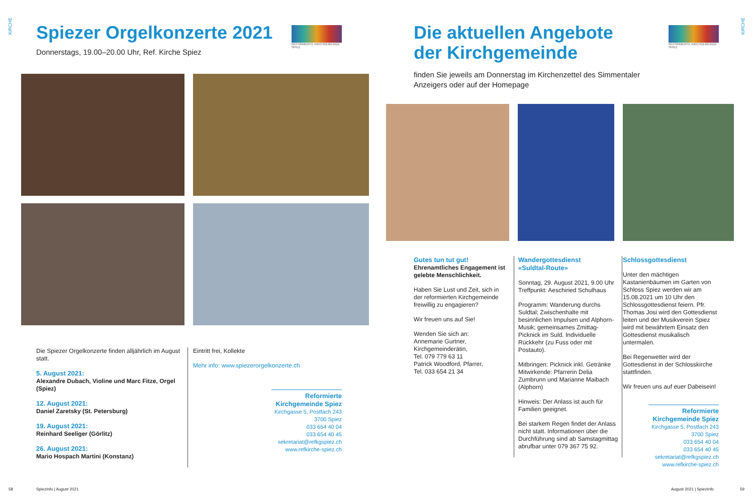KIRCHE
KIRCHE
Spiezer Orgelkonzerte 2021
Donnerstags, 19.00–20.00 Uhr, Ref. Kirche Spiez
REFORMIERTE KIRCHGEMEINDE SPIEZ
Die Spiezer Orgelkonzerte finden alljährlich im August statt.
5. August 2021:
Alexandre Dubach, Violine und Marc Fitze, Orgel (Spiez)
12. August 2021:
Daniel Zaretsky (St. Petersburg)
19. August 2021:
Reinhard Seeliger (Görlitz)
26. August 2021:
Mario Hospach Martini (Konstanz)
Eintritt frei, Kollekte
Mehr info: www.spiezerorgelkonzerte.ch
Reformierte
Kirchgemeinde Spiez
Kirchgasse 5, Postfach 243
3700 Spiez
033 654 40 04
033 654 40 45
sekretariat@refkgspiez.ch
www.refkirche-spiez.ch
58 SpiezInfo | August 2021
Die aktuellen Angebote
der Kirchgemeinde
finden Sie jeweils am Donnerstag im Kirchenzettel des Simmentaler Anzeigers oder auf der Homepage
REFORMIERTE KIRCHGEMEINDE SPIEZ
Gutes tun tut gut!
Ehrenamtliches Engagement ist gelebte Menschlichkeit.
Haben Sie Lust und Zeit, sich in der reformierten Kirchgemeinde freiwillig zu engagieren?
Wir freuen uns auf Sie!
Wenden Sie sich an:
Annemarie Gurtner,
Kirchgemeinderätin,
Tel. 079 779 63 11
Patrick Woodford, Pfarrer,
Tel. 033 654 21 34
Wandergottesdienst
«Suldtal-Route»
Sonntag, 29. August 2021, 9.00 Uhr
Treffpunkt: Aeschiried Schulhaus
Programm: Wanderung durchs Suldtal; Zwischenhalte mit besinnlichen Impulsen und Alphorn-Musik; gemeinsames Zmittag-Picknick im Suld. Individuelle Rückkehr (zu Fuss oder mit Postauto).
Mitbringen: Picknick inkl. Getränke Mitwirkende: Pfarrerin Delia Zumbrunn und Marianne Maibach (Alphorn)
Hinweis: Der Anlass ist auch für Familien geeignet.
Bei starkem Regen findet der Anlass nicht statt. Informationen über die Durchführung sind ab Samstagmittag abrufbar unter 079 367 75 92.
Schlossgottesdienst
Unter den mächtigen Kastanienbäumen im Garten von Schloss Spiez werden wir am 15.08.2021 um 10 Uhr den Schlossgottesdienst feiern. Pfr. Thomas Josi wird den Gottesdienst leiten und der Musikverein Spiez wird mit bewährtem Einsatz den Gottesdienst musikalisch untermalen.
Bei Regenwetter wird der Gottesdienst in der Schlosskirche stattfinden.
Wir freuen uns auf euer Dabeisein!
Reformierte
Kirchgemeinde Spiez
Kirchgasse 5, Postfach 243
3700 Spiez
033 654 40 04
033 654 40 45
sekretariat@refkgspiez.ch
www.refkirche-spiez.ch
August 2021 | SpiezInfo 59